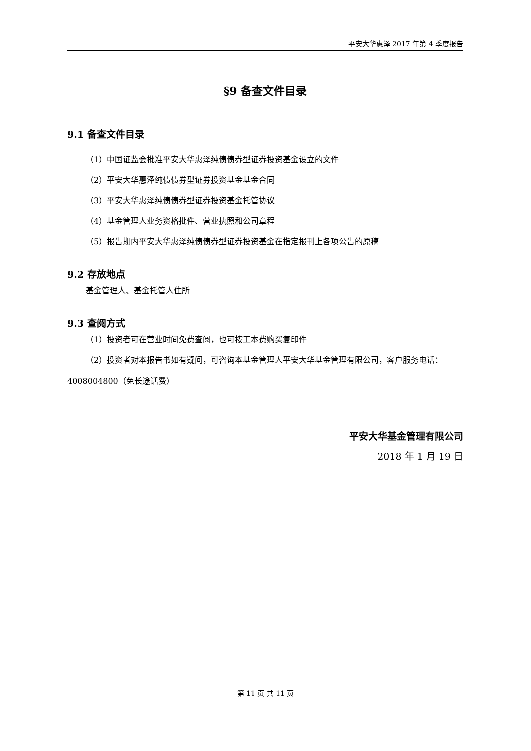平安大华惠泽 2017 年第 4 季度报告
§9 备查文件目录
9.1 备查文件目录
（1）中国证监会批准平安大华惠泽纯债债券型证券投资基金设立的文件
（2）平安大华惠泽纯债债券型证券投资基金基金合同
（3）平安大华惠泽纯债债券型证券投资基金托管协议
（4）基金管理人业务资格批件、营业执照和公司章程
（5）报告期内平安大华惠泽纯债债券型证券投资基金在指定报刊上各项公告的原稿
9.2 存放地点
基金管理人、基金托管人住所
9.3 查阅方式
（1）投资者可在营业时间免费查阅，也可按工本费购买复印件
（2）投资者对本报告书如有疑问，可咨询本基金管理人平安大华基金管理有限公司，客户服务电话：4008004800（免长途话费）
平安大华基金管理有限公司
2018 年 1 月 19 日
第 11 页 共 11 页